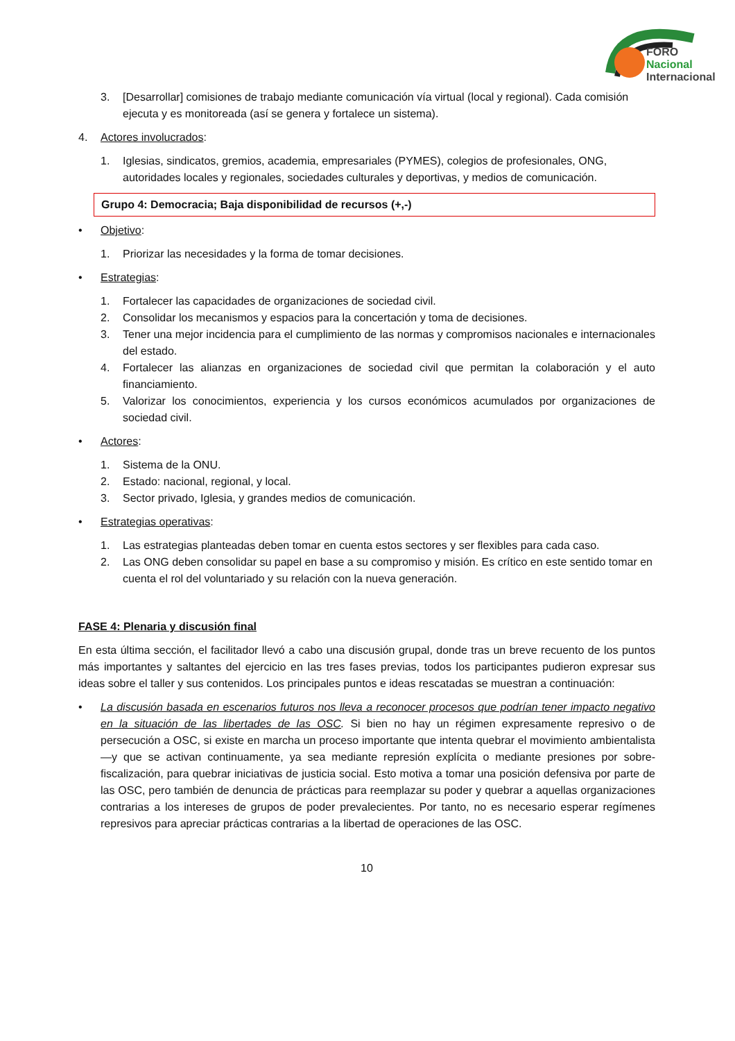FORO
Nacional
Internacional
3. [Desarrollar] comisiones de trabajo mediante comunicación vía virtual (local y regional). Cada comisión ejecuta y es monitoreada (así se genera y fortalece un sistema).
4. Actores involucrados:
1. Iglesias, sindicatos, gremios, academia, empresariales (PYMES), colegios de profesionales, ONG, autoridades locales y regionales, sociedades culturales y deportivas, y medios de comunicación.
Grupo 4: Democracia; Baja disponibilidad de recursos (+,-)
• Objetivo:
1. Priorizar las necesidades y la forma de tomar decisiones.
• Estrategias:
1. Fortalecer las capacidades de organizaciones de sociedad civil.
2. Consolidar los mecanismos y espacios para la concertación y toma de decisiones.
3. Tener una mejor incidencia para el cumplimiento de las normas y compromisos nacionales e internacionales del estado.
4. Fortalecer las alianzas en organizaciones de sociedad civil que permitan la colaboración y el auto financiamiento.
5. Valorizar los conocimientos, experiencia y los cursos económicos acumulados por organizaciones de sociedad civil.
• Actores:
1. Sistema de la ONU.
2. Estado: nacional, regional, y local.
3. Sector privado, Iglesia, y grandes medios de comunicación.
• Estrategias operativas:
1. Las estrategias planteadas deben tomar en cuenta estos sectores y ser flexibles para cada caso.
2. Las ONG deben consolidar su papel en base a su compromiso y misión. Es crítico en este sentido tomar en cuenta el rol del voluntariado y su relación con la nueva generación.
FASE 4: Plenaria y discusión final
En esta última sección, el facilitador llevó a cabo una discusión grupal, donde tras un breve recuento de los puntos más importantes y saltantes del ejercicio en las tres fases previas, todos los participantes pudieron expresar sus ideas sobre el taller y sus contenidos. Los principales puntos e ideas rescatadas se muestran a continuación:
• La discusión basada en escenarios futuros nos lleva a reconocer procesos que podrían tener impacto negativo en la situación de las libertades de las OSC. Si bien no hay un régimen expresamente represivo o de persecución a OSC, si existe en marcha un proceso importante que intenta quebrar el movimiento ambientalista —y que se activan continuamente, ya sea mediante represión explícita o mediante presiones por sobre-fiscalización, para quebrar iniciativas de justicia social. Esto motiva a tomar una posición defensiva por parte de las OSC, pero también de denuncia de prácticas para reemplazar su poder y quebrar a aquellas organizaciones contrarias a los intereses de grupos de poder prevalecientes. Por tanto, no es necesario esperar regímenes represivos para apreciar prácticas contrarias a la libertad de operaciones de las OSC.
10